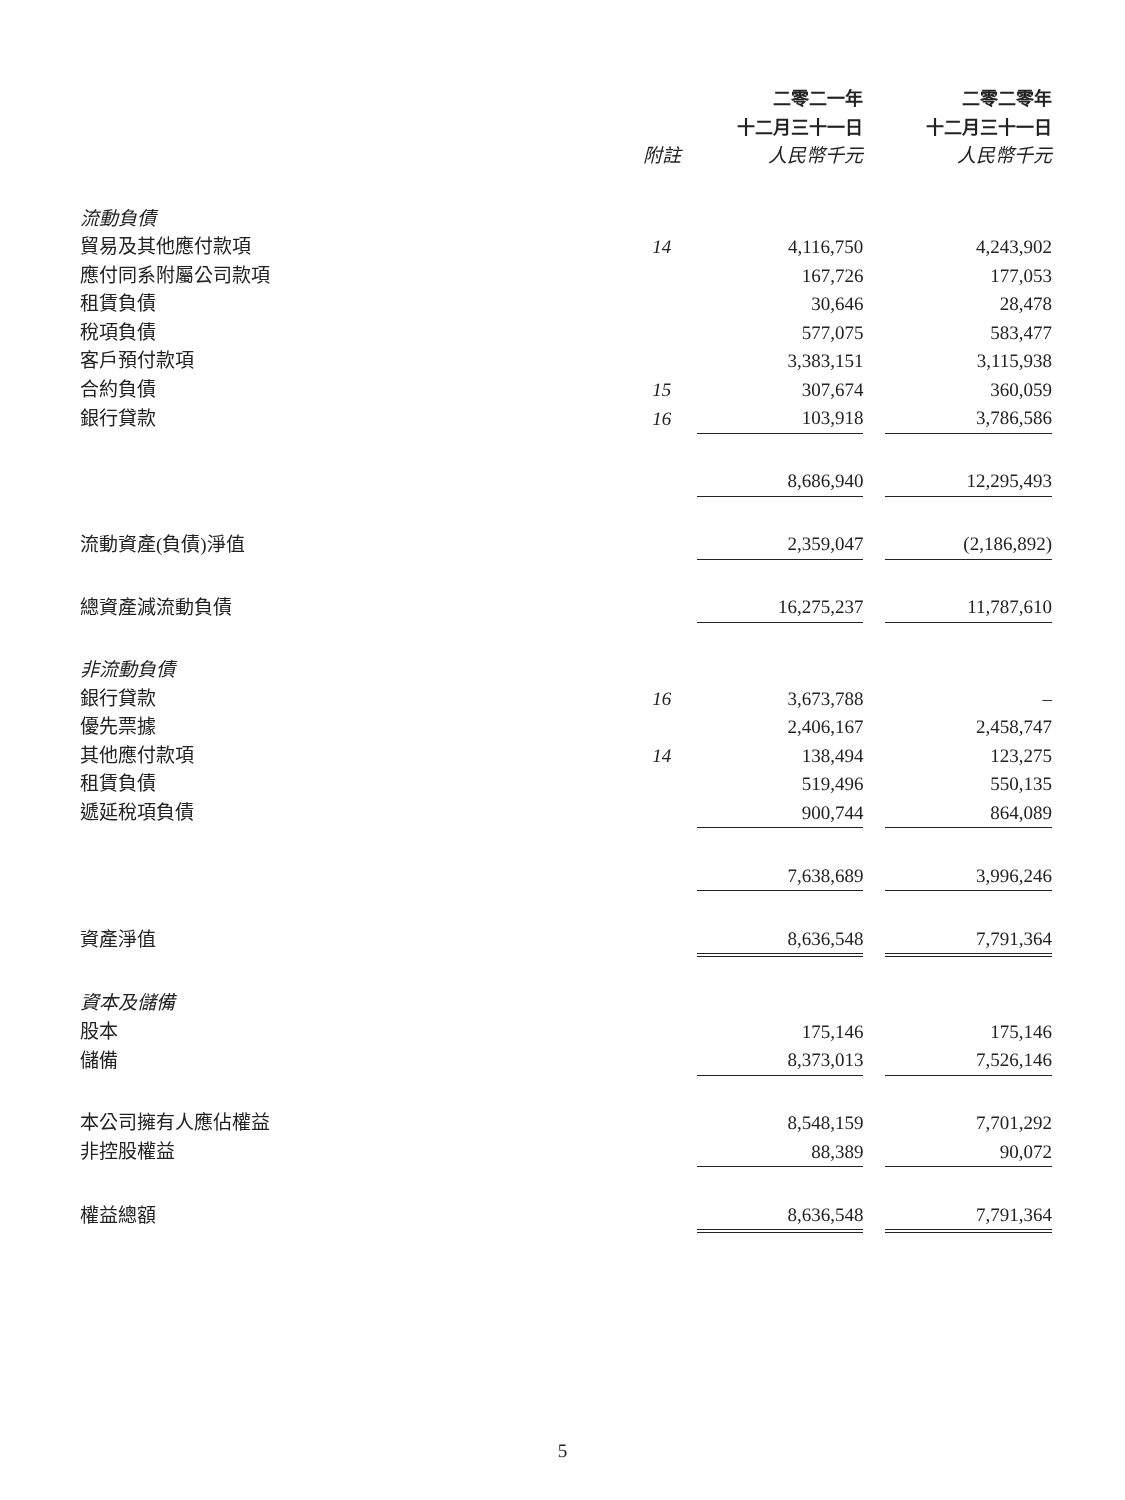| | | 二零二一年 | | 二零二零年 |
| | | 十二月三十一日 | | 十二月三十一日 |
| | 附註 | 人民幣千元 | | 人民幣千元 |
| 流動負債 | | | | |
| 貿易及其他應付款項 | 14 | 4,116,750 | | 4,243,902 |
| 應付同系附屬公司款項 | | 167,726 | | 177,053 |
| 租賃負債 | | 30,646 | | 28,478 |
| 稅項負債 | | 577,075 | | 583,477 |
| 客戶預付款項 | | 3,383,151 | | 3,115,938 |
| 合約負債 | 15 | 307,674 | | 360,059 |
| 銀行貸款 | 16 | 103,918 | | 3,786,586 |
| | | 8,686,940 | | 12,295,493 |
| 流動資產(負債)淨值 | | 2,359,047 | | (2,186,892) |
| 總資產減流動負債 | | 16,275,237 | | 11,787,610 |
| 非流動負債 | | | | |
| 銀行貸款 | 16 | 3,673,788 | | – |
| 優先票據 | | 2,406,167 | | 2,458,747 |
| 其他應付款項 | 14 | 138,494 | | 123,275 |
| 租賃負債 | | 519,496 | | 550,135 |
| 遞延稅項負債 | | 900,744 | | 864,089 |
| | | 7,638,689 | | 3,996,246 |
| 資產淨值 | | 8,636,548 | | 7,791,364 |
| 資本及儲備 | | | | |
| 股本 | | 175,146 | | 175,146 |
| 儲備 | | 8,373,013 | | 7,526,146 |
| 本公司擁有人應佔權益 | | 8,548,159 | | 7,701,292 |
| 非控股權益 | | 88,389 | | 90,072 |
| 權益總額 | | 8,636,548 | | 7,791,364 |
5